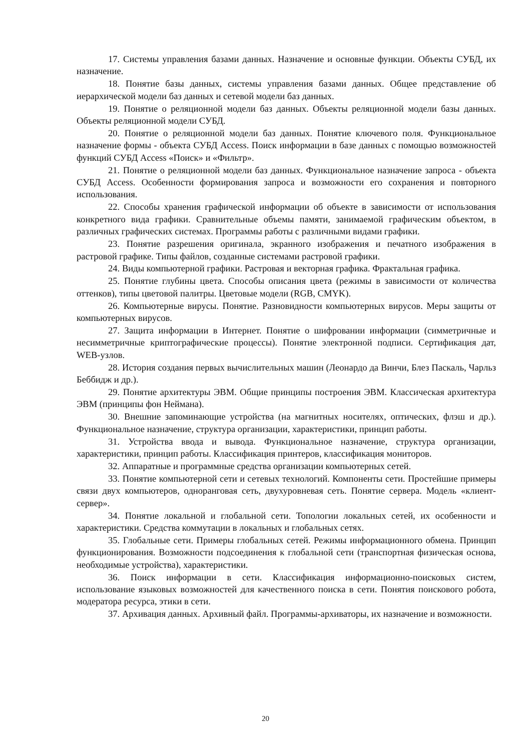17. Системы управления базами данных. Назначение и основные функции. Объекты СУБД, их назначение.
18. Понятие базы данных, системы управления базами данных. Общее представление об иерархической модели баз данных и сетевой модели баз данных.
19. Понятие о реляционной модели баз данных. Объекты реляционной модели базы данных. Объекты реляционной модели СУБД.
20. Понятие о реляционной модели баз данных. Понятие ключевого поля. Функциональное назначение формы - объекта СУБД Access. Поиск информации в базе данных с помощью возможностей функций СУБД Access «Поиск» и «Фильтр».
21. Понятие о реляционной модели баз данных. Функциональное назначение запроса - объекта СУБД Access. Особенности формирования запроса и возможности его сохранения и повторного использования.
22. Способы хранения графической информации об объекте в зависимости от использования конкретного вида графики. Сравнительные объемы памяти, занимаемой графическим объектом, в различных графических системах. Программы работы с различными видами графики.
23. Понятие разрешения оригинала, экранного изображения и печатного изображения в растровой графике. Типы файлов, созданные системами растровой графики.
24. Виды компьютерной графики. Растровая и векторная графика. Фрактальная графика.
25. Понятие глубины цвета. Способы описания цвета (режимы в зависимости от количества оттенков), типы цветовой палитры. Цветовые модели (RGB, CMYK).
26. Компьютерные вирусы. Понятие. Разновидности компьютерных вирусов. Меры защиты от компьютерных вирусов.
27. Защита информации в Интернет. Понятие о шифровании информации (симметричные и несимметричные криптографические процессы). Понятие электронной подписи. Сертификация дат, WEB-узлов.
28. История создания первых вычислительных машин (Леонардо да Винчи, Блез Паскаль, Чарльз Беббидж и др.).
29. Понятие архитектуры ЭВМ. Общие принципы построения ЭВМ. Классическая архитектура ЭВМ (принципы фон Неймана).
30. Внешние запоминающие устройства (на магнитных носителях, оптических, флэш и др.). Функциональное назначение, структура организации, характеристики, принцип работы.
31. Устройства ввода и вывода. Функциональное назначение, структура организации, характеристики, принцип работы. Классификация принтеров, классификация мониторов.
32. Аппаратные и программные средства организации компьютерных сетей.
33. Понятие компьютерной сети и сетевых технологий. Компоненты сети. Простейшие примеры связи двух компьютеров, одноранговая сеть, двухуровневая сеть. Понятие сервера. Модель «клиент-сервер».
34. Понятие локальной и глобальной сети. Топологии локальных сетей, их особенности и характеристики. Средства коммутации в локальных и глобальных сетях.
35. Глобальные сети. Примеры глобальных сетей. Режимы информационного обмена. Принцип функционирования. Возможности подсоединения к глобальной сети (транспортная физическая основа, необходимые устройства), характеристики.
36. Поиск информации в сети. Классификация информационно-поисковых систем, использование языковых возможностей для качественного поиска в сети. Понятия поискового робота, модератора ресурса, этики в сети.
37. Архивация данных. Архивный файл. Программы-архиваторы, их назначение и возможности.
20